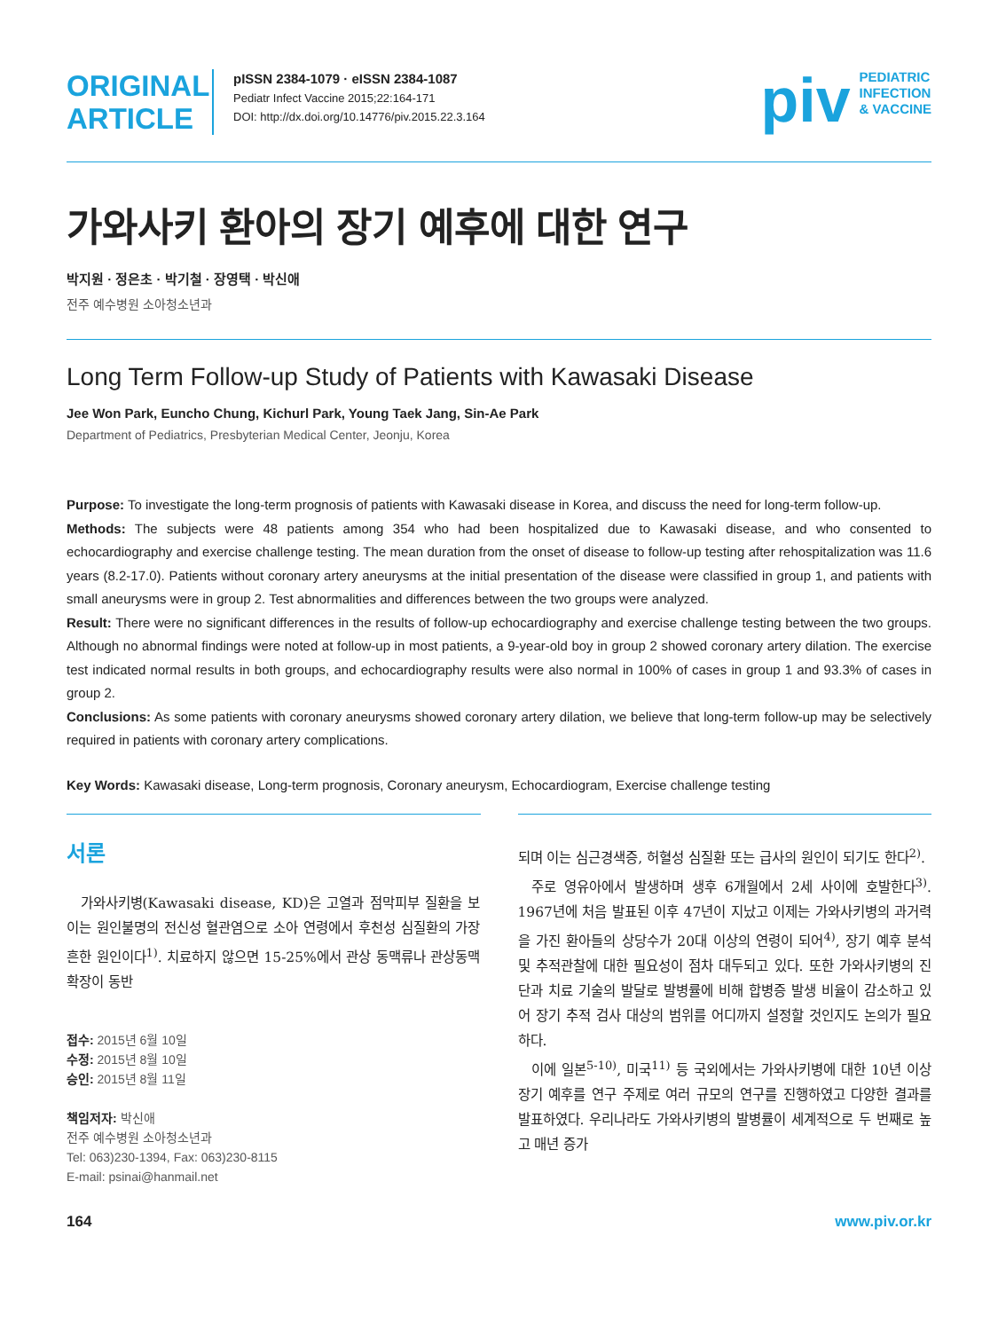ORIGINAL ARTICLE
pISSN 2384-1079 · eISSN 2384-1087
Pediatr Infect Vaccine 2015;22:164-171
DOI: http://dx.doi.org/10.14776/piv.2015.22.3.164
piv
PEDIATRIC
INFECTION
& VACCINE
가와사키 환아의 장기 예후에 대한 연구
박지원 · 정은초 · 박기철 · 장영택 · 박신애
전주 예수병원 소아청소년과
Long Term Follow-up Study of Patients with Kawasaki Disease
Jee Won Park, Euncho Chung, Kichurl Park, Young Taek Jang, Sin-Ae Park
Department of Pediatrics, Presbyterian Medical Center, Jeonju, Korea
Purpose: To investigate the long-term prognosis of patients with Kawasaki disease in Korea, and discuss the need for long-term follow-up.
Methods: The subjects were 48 patients among 354 who had been hospitalized due to Kawasaki disease, and who consented to echocardiography and exercise challenge testing. The mean duration from the onset of disease to follow-up testing after rehospitalization was 11.6 years (8.2-17.0). Patients without coronary artery aneurysms at the initial presentation of the disease were classified in group 1, and patients with small aneurysms were in group 2. Test abnormalities and differences between the two groups were analyzed.
Result: There were no significant differences in the results of follow-up echocardiography and exercise challenge testing between the two groups. Although no abnormal findings were noted at follow-up in most patients, a 9-year-old boy in group 2 showed coronary artery dilation. The exercise test indicated normal results in both groups, and echocardiography results were also normal in 100% of cases in group 1 and 93.3% of cases in group 2.
Conclusions: As some patients with coronary aneurysms showed coronary artery dilation, we believe that long-term follow-up may be selectively required in patients with coronary artery complications.
Key Words: Kawasaki disease, Long-term prognosis, Coronary aneurysm, Echocardiogram, Exercise challenge testing
서론
가와사키병(Kawasaki disease, KD)은 고열과 점막피부 질환을 보이는 원인불명의 전신성 혈관염으로 소아 연령에서 후천성 심질환의 가장 흔한 원인이다<sup>1)</sup>. 치료하지 않으면 15-25%에서 관상 동맥류나 관상동맥 확장이 동반
접수: 2015년 6월 10일
수정: 2015년 8월 10일
승인: 2015년 8월 11일
책임저자: 박신애
전주 예수병원 소아청소년과
Tel: 063)230-1394, Fax: 063)230-8115
E-mail: psinai@hanmail.net
되며 이는 심근경색증, 허혈성 심질환 또는 급사의 원인이 되기도 한다<sup>2)</sup>.
주로 영유아에서 발생하며 생후 6개월에서 2세 사이에 호발한다<sup>3)</sup>. 1967년에 처음 발표된 이후 47년이 지났고 이제는 가와사키병의 과거력을 가진 환아들의 상당수가 20대 이상의 연령이 되어<sup>4)</sup>, 장기 예후 분석 및 추적관찰에 대한 필요성이 점차 대두되고 있다. 또한 가와사키병의 진단과 치료 기술의 발달로 발병률에 비해 합병증 발생 비율이 감소하고 있어 장기 추적 검사 대상의 범위를 어디까지 설정할 것인지도 논의가 필요하다.
이에 일본<sup>5-10)</sup>, 미국<sup>11)</sup> 등 국외에서는 가와사키병에 대한 10년 이상 장기 예후를 연구 주제로 여러 규모의 연구를 진행하였고 다양한 결과를 발표하였다. 우리나라도 가와사키병의 발병률이 세계적으로 두 번째로 높고 매년 증가
164 www.piv.or.kr